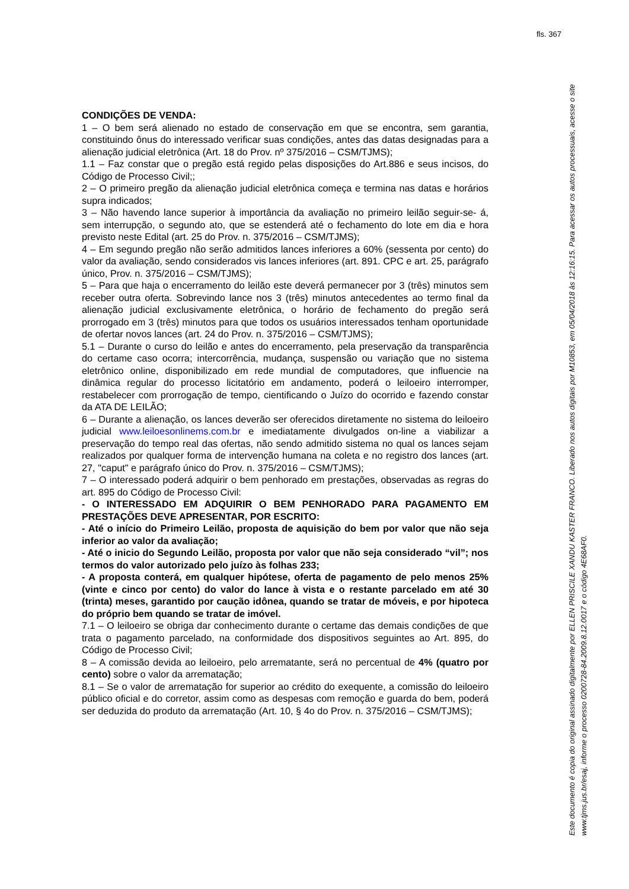fls. 367
CONDIÇÕES DE VENDA:
1 – O bem será alienado no estado de conservação em que se encontra, sem garantia, constituindo ônus do interessado verificar suas condições, antes das datas designadas para a alienação judicial eletrônica (Art. 18 do Prov. nº 375/2016 – CSM/TJMS);
1.1 – Faz constar que o pregão está regido pelas disposições do Art.886 e seus incisos, do Código de Processo Civil;;
2 – O primeiro pregão da alienação judicial eletrônica começa e termina nas datas e horários supra indicados;
3 – Não havendo lance superior à importância da avaliação no primeiro leilão seguir-se- á, sem interrupção, o segundo ato, que se estenderá até o fechamento do lote em dia e hora previsto neste Edital (art. 25 do Prov. n. 375/2016 – CSM/TJMS);
4 – Em segundo pregão não serão admitidos lances inferiores a 60% (sessenta por cento) do valor da avaliação, sendo considerados vis lances inferiores (art. 891. CPC e art. 25, parágrafo único, Prov. n. 375/2016 – CSM/TJMS);
5 – Para que haja o encerramento do leilão este deverá permanecer por 3 (três) minutos sem receber outra oferta. Sobrevindo lance nos 3 (três) minutos antecedentes ao termo final da alienação judicial exclusivamente eletrônica, o horário de fechamento do pregão será prorrogado em 3 (três) minutos para que todos os usuários interessados tenham oportunidade de ofertar novos lances (art. 24 do Prov. n. 375/2016 – CSM/TJMS);
5.1 – Durante o curso do leilão e antes do encerramento, pela preservação da transparência do certame caso ocorra; intercorrência, mudança, suspensão ou variação que no sistema eletrônico online, disponibilizado em rede mundial de computadores, que influencie na dinâmica regular do processo licitatório em andamento, poderá o leiloeiro interromper, restabelecer com prorrogação de tempo, cientificando o Juízo do ocorrido e fazendo constar da ATA DE LEILÃO;
6 – Durante a alienação, os lances deverão ser oferecidos diretamente no sistema do leiloeiro judicial www.leiloesonlinems.com.br e imediatamente divulgados on-line a viabilizar a preservação do tempo real das ofertas, não sendo admitido sistema no qual os lances sejam realizados por qualquer forma de intervenção humana na coleta e no registro dos lances (art. 27, "caput" e parágrafo único do Prov. n. 375/2016 – CSM/TJMS);
7 – O interessado poderá adquirir o bem penhorado em prestações, observadas as regras do art. 895 do Código de Processo Civil:
- O INTERESSADO EM ADQUIRIR O BEM PENHORADO PARA PAGAMENTO EM PRESTAÇÕES DEVE APRESENTAR, POR ESCRITO:
- Até o início do Primeiro Leilão, proposta de aquisição do bem por valor que não seja inferior ao valor da avaliação;
- Até o inicio do Segundo Leilão, proposta por valor que não seja considerado “vil”; nos termos do valor autorizado pelo juízo às folhas 233;
- A proposta conterá, em qualquer hipótese, oferta de pagamento de pelo menos 25% (vinte e cinco por cento) do valor do lance à vista e o restante parcelado em até 30 (trinta) meses, garantido por caução idônea, quando se tratar de móveis, e por hipoteca do próprio bem quando se tratar de imóvel.
7.1 – O leiloeiro se obriga dar conhecimento durante o certame das demais condições de que trata o pagamento parcelado, na conformidade dos dispositivos seguintes ao Art. 895, do Código de Processo Civil;
8 – A comissão devida ao leiloeiro, pelo arrematante, será no percentual de 4% (quatro por cento) sobre o valor da arrematação;
8.1 – Se o valor de arrematação for superior ao crédito do exequente, a comissão do leiloeiro público oficial e do corretor, assim como as despesas com remoção e guarda do bem, poderá ser deduzida do produto da arrematação (Art. 10, § 4o do Prov. n. 375/2016 – CSM/TJMS);
Este documento é copia do original assinado digitalmente por ELLEN PRISCILE XANDU KASTER FRANCO. Liberado nos autos digitais por M10853, em 05/04/2018 às 12:16:15. Para acessar os autos processuais, acesse o site www.tjms.jus.br/esaj, informe o processo 0200728-84.2009.8.12.0017 e o código 4E68AF0.